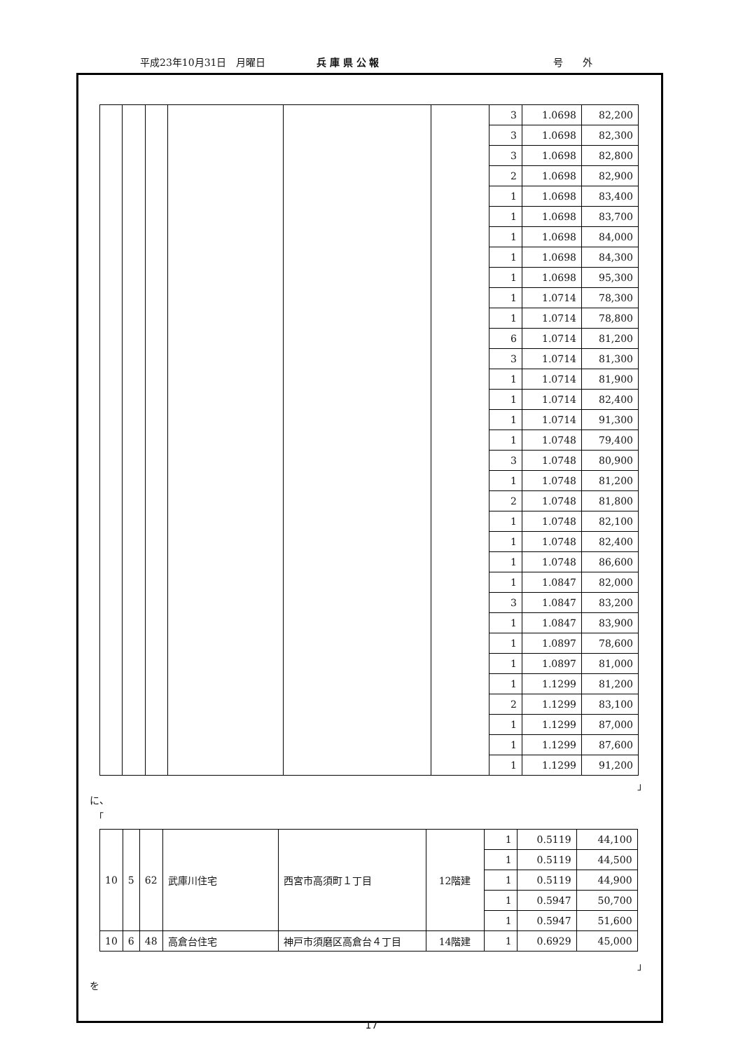平成23年10月31日　月曜日 兵 庫 県 公 報 号　　外
| | | | | | | 3 | 1.0698 | 82,200 |
| | | | | | | 3 | 1.0698 | 82,300 |
| | | | | | | 3 | 1.0698 | 82,800 |
| | | | | | | 2 | 1.0698 | 82,900 |
| | | | | | | 1 | 1.0698 | 83,400 |
| | | | | | | 1 | 1.0698 | 83,700 |
| | | | | | | 1 | 1.0698 | 84,000 |
| | | | | | | 1 | 1.0698 | 84,300 |
| | | | | | | 1 | 1.0698 | 95,300 |
| | | | | | | 1 | 1.0714 | 78,300 |
| | | | | | | 1 | 1.0714 | 78,800 |
| | | | | | | 6 | 1.0714 | 81,200 |
| | | | | | | 3 | 1.0714 | 81,300 |
| | | | | | | 1 | 1.0714 | 81,900 |
| | | | | | | 1 | 1.0714 | 82,400 |
| | | | | | | 1 | 1.0714 | 91,300 |
| | | | | | | 1 | 1.0748 | 79,400 |
| | | | | | | 3 | 1.0748 | 80,900 |
| | | | | | | 1 | 1.0748 | 81,200 |
| | | | | | | 2 | 1.0748 | 81,800 |
| | | | | | | 1 | 1.0748 | 82,100 |
| | | | | | | 1 | 1.0748 | 82,400 |
| | | | | | | 1 | 1.0748 | 86,600 |
| | | | | | | 1 | 1.0847 | 82,000 |
| | | | | | | 3 | 1.0847 | 83,200 |
| | | | | | | 1 | 1.0847 | 83,900 |
| | | | | | | 1 | 1.0897 | 78,600 |
| | | | | | | 1 | 1.0897 | 81,000 |
| | | | | | | 1 | 1.1299 | 81,200 |
| | | | | | | 2 | 1.1299 | 83,100 |
| | | | | | | 1 | 1.1299 | 87,000 |
| | | | | | | 1 | 1.1299 | 87,600 |
| | | | | | | 1 | 1.1299 | 91,200 |
」
に、
「
| 10 | 5 | 62 | 武庫川住宅 | 西宮市高須町１丁目 | 12階建 | 1 | 0.5119 | 44,100 |
| | | | | | | 1 | 0.5119 | 44,500 |
| | | | | | | 1 | 0.5119 | 44,900 |
| | | | | | | 1 | 0.5947 | 50,700 |
| | | | | | | 1 | 0.5947 | 51,600 |
| 10 | 6 | 48 | 高倉台住宅 | 神戸市須磨区高倉台４丁目 | 14階建 | 1 | 0.6929 | 45,000 |
」
を
17